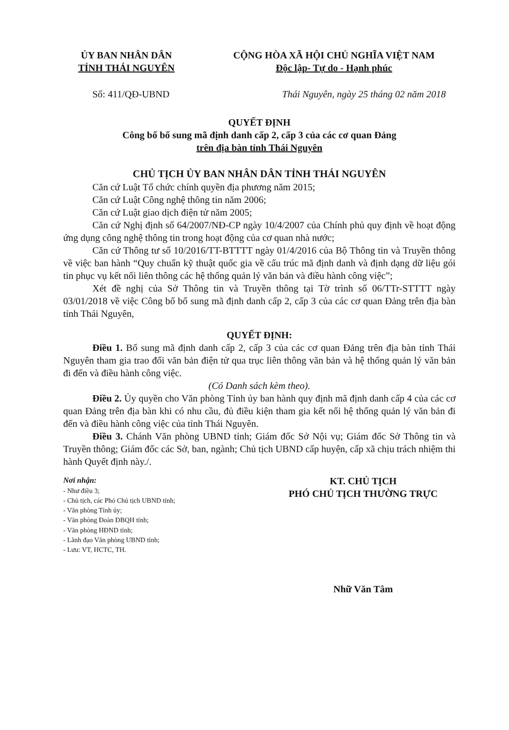ỦY BAN NHÂN DÂN
TỈNH THÁI NGUYÊN
CỘNG HÒA XÃ HỘI CHỦ NGHĨA VIỆT NAM
Độc lập- Tự do - Hạnh phúc
Số: 411/QĐ-UBND Thái Nguyên, ngày 25 tháng 02 năm 2018
QUYẾT ĐỊNH
Công bố bổ sung mã định danh cấp 2, cấp 3 của các cơ quan Đảng
trên địa bàn tỉnh Thái Nguyên
CHỦ TỊCH ỦY BAN NHÂN DÂN TỈNH THÁI NGUYÊN
Căn cứ Luật Tổ chức chính quyền địa phương năm 2015;
Căn cứ Luật Công nghệ thông tin năm 2006;
Căn cứ Luật giao dịch điện tử năm 2005;
Căn cứ Nghị định số 64/2007/NĐ-CP ngày 10/4/2007 của Chính phủ quy định về hoạt động ứng dụng công nghệ thông tin trong hoạt động của cơ quan nhà nước;
Căn cứ Thông tư số 10/2016/TT-BTTTT ngày 01/4/2016 của Bộ Thông tin và Truyền thông về việc ban hành “Quy chuẩn kỹ thuật quốc gia về cấu trúc mã định danh và định dạng dữ liệu gói tin phục vụ kết nối liên thông các hệ thống quản lý văn bản và điều hành công việc”;
Xét đề nghị của Sở Thông tin và Truyền thông tại Tờ trình số 06/TTr-STTTT ngày 03/01/2018 về việc Công bố bổ sung mã định danh cấp 2, cấp 3 của các cơ quan Đảng trên địa bàn tỉnh Thái Nguyên,
QUYẾT ĐỊNH:
Điều 1. Bổ sung mã định danh cấp 2, cấp 3 của các cơ quan Đảng trên địa bàn tỉnh Thái Nguyên tham gia trao đổi văn bản điện tử qua trục liên thông văn bản và hệ thống quản lý văn bản đi đến và điều hành công việc.
(Có Danh sách kèm theo).
Điều 2. Ủy quyền cho Văn phòng Tỉnh ủy ban hành quy định mã định danh cấp 4 của các cơ quan Đảng trên địa bàn khi có nhu cầu, đủ điều kiện tham gia kết nối hệ thống quản lý văn bản đi đến và điều hành công việc của tỉnh Thái Nguyên.
Điều 3. Chánh Văn phòng UBND tỉnh; Giám đốc Sở Nội vụ; Giám đốc Sở Thông tin và Truyền thông; Giám đốc các Sở, ban, ngành; Chủ tịch UBND cấp huyện, cấp xã chịu trách nhiệm thi hành Quyết định này./.
Nơi nhận:
- Như điều 3;
- Chủ tịch, các Phó Chủ tịch UBND tỉnh;
- Văn phòng Tỉnh ủy;
- Văn phòng Đoàn ĐBQH tỉnh;
- Văn phòng HĐND tỉnh;
- Lãnh đạo Văn phòng UBND tỉnh;
- Lưu: VT, HCTC, TH.
KT. CHỦ TỊCH
PHÓ CHỦ TỊCH THƯỜNG TRỰC
Nhữ Văn Tâm